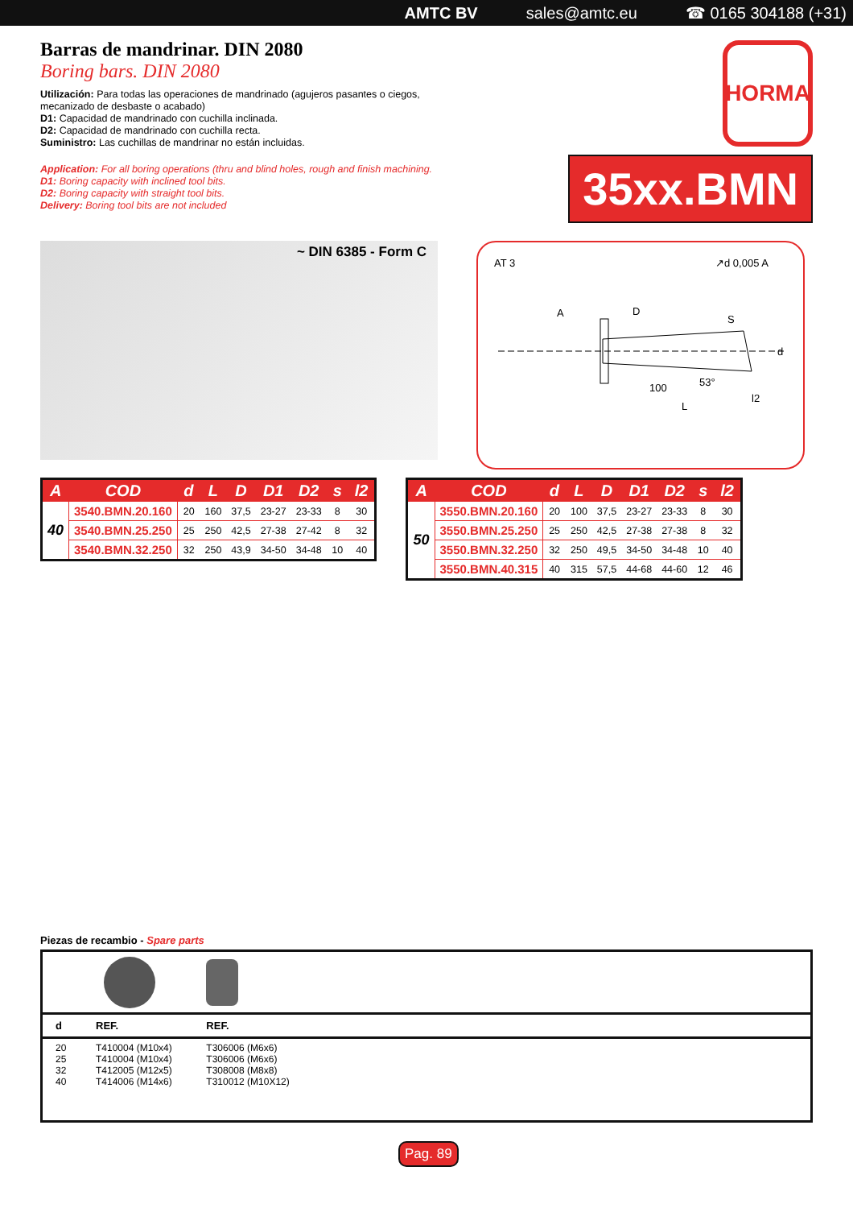AMTC BV sales@amtc.eu ☎ 0165 304188 (+31)
Barras de mandrinar. DIN 2080
Boring bars. DIN 2080
Utilización: Para todas las operaciones de mandrinado (agujeros pasantes o ciegos,
mecanizado de desbaste o acabado)
D1: Capacidad de mandrinado con cuchilla inclinada.
D2: Capacidad de mandrinado con cuchilla recta.
Suministro: Las cuchillas de mandrinar no están incluidas.
Application: For all boring operations (thru and blind holes, rough and finish machining.
D1: Boring capacity with inclined tool bits.
D2: Boring capacity with straight tool bits.
Delivery: Boring tool bits are not included
HORMA
35xx.BMN
~ DIN 6385 - Form C
AT 3
↗d 0,005 A
A
D
S
100
L
l2
53°
d
| A | COD | d | L | D | D1 | D2 | s | l2 |
| --- | --- | --- | --- | --- | --- | --- | --- | --- |
| 40 | 3540.BMN.20.160 | 20 | 160 | 37,5 | 23-27 | 23-33 | 8 | 30 |
| | 3540.BMN.25.250 | 25 | 250 | 42,5 | 27-38 | 27-42 | 8 | 32 |
| | 3540.BMN.32.250 | 32 | 250 | 43,9 | 34-50 | 34-48 | 10 | 40 |
| A | COD | d | L | D | D1 | D2 | s | l2 |
| --- | --- | --- | --- | --- | --- | --- | --- | --- |
| 50 | 3550.BMN.20.160 | 20 | 100 | 37,5 | 23-27 | 23-33 | 8 | 30 |
| | 3550.BMN.25.250 | 25 | 250 | 42,5 | 27-38 | 27-38 | 8 | 32 |
| | 3550.BMN.32.250 | 32 | 250 | 49,5 | 34-50 | 34-48 | 10 | 40 |
| | 3550.BMN.40.315 | 40 | 315 | 57,5 | 44-68 | 44-60 | 12 | 46 |
Piezas de recambio - Spare parts
| d | REF. | REF. | |
| 20 25 32 40 | T410004 (M10x4) T410004 (M10x4) T412005 (M12x5) T414006 (M14x6) | T306006 (M6x6) T306006 (M6x6) T308008 (M8x8) T310012 (M10X12) | |
Pag. 89